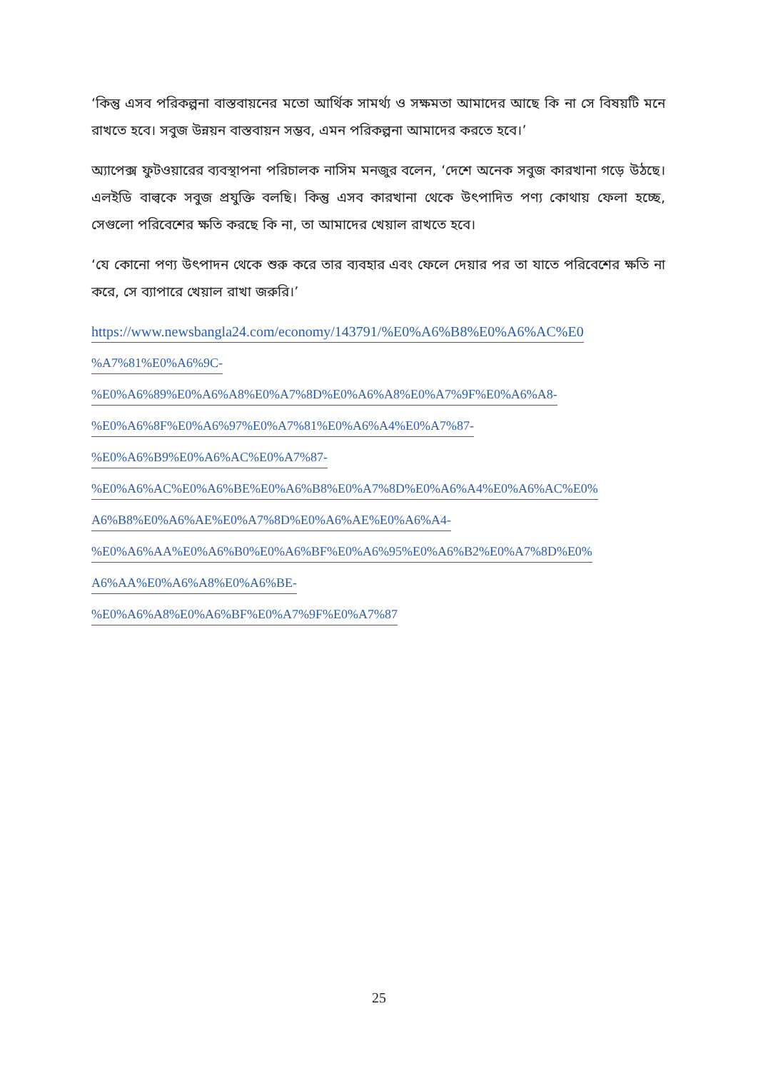‘কিন্তু এসব পরিকল্পনা বাস্তবায়নের মতো আর্থিক সামর্থ্য ও সক্ষমতা আমাদের আছে কি না সে বিষয়টি মনে রাখতে হবে। সবুজ উন্নয়ন বাস্তবায়ন সম্ভব, এমন পরিকল্পনা আমাদের করতে হবে।’
অ্যাপেক্স ফুটওয়ারের ব্যবস্থাপনা পরিচালক নাসিম মনজুর বলেন, ‘দেশে অনেক সবুজ কারখানা গড়ে উঠছে। এলইডি বাল্বকে সবুজ প্রযুক্তি বলছি। কিন্তু এসব কারখানা থেকে উৎপাদিত পণ্য কোথায় ফেলা হচ্ছে, সেগুলো পরিবেশের ক্ষতি করছে কি না, তা আমাদের খেয়াল রাখতে হবে।
‘যে কোনো পণ্য উৎপাদন থেকে শুরু করে তার ব্যবহার এবং ফেলে দেয়ার পর তা যাতে পরিবেশের ক্ষতি না করে, সে ব্যাপারে খেয়াল রাখা জরুরি।’
https://www.newsbangla24.com/economy/143791/%E0%A6%B8%E0%A6%AC%E0
%A7%81%E0%A6%9C-
%E0%A6%89%E0%A6%A8%E0%A7%8D%E0%A6%A8%E0%A7%9F%E0%A6%A8-
%E0%A6%8F%E0%A6%97%E0%A7%81%E0%A6%A4%E0%A7%87-
%E0%A6%B9%E0%A6%AC%E0%A7%87-
%E0%A6%AC%E0%A6%BE%E0%A6%B8%E0%A7%8D%E0%A6%A4%E0%A6%AC%E0%
A6%B8%E0%A6%AE%E0%A7%8D%E0%A6%AE%E0%A6%A4-
%E0%A6%AA%E0%A6%B0%E0%A6%BF%E0%A6%95%E0%A6%B2%E0%A7%8D%E0%
A6%AA%E0%A6%A8%E0%A6%BE-
%E0%A6%A8%E0%A6%BF%E0%A7%9F%E0%A7%87
25